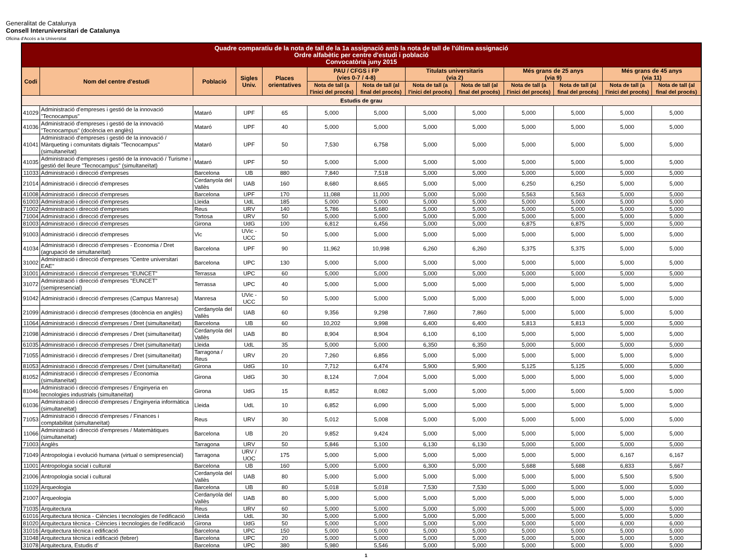Generalitat de Catalunya
Consell Interuniversitari de Catalunya
Oficina d'Accés a la Universitat
| Quadre comparatiu de la nota de tall de la 1a assignació amb la nota de tall de l'última assignació Ordre alfabètic per centre d'estudi i població Convocatòria juny 2015 | | | | | | | | | | | | |
| --- | --- | --- | --- | --- | --- | --- | --- | --- | --- | --- | --- | --- |
| Codi | Nom del centre d'estudi | Població | Sigles Univ. | Places orientatives | PAU / CFGS i FP (vies 0-7 / 4-8) | | Titulats universitaris (via 2) | | Més grans de 25 anys (via 9) | | Més grans de 45 anys (via 11) | |
| | | | | | Nota de tall (a l'inici del procés) | Nota de tall (al final del procés) | Nota de tall (a l'inici del procés) | Nota de tall (al final del procés) | Nota de tall (a l'inici del procés) | Nota de tall (al final del procés) | Nota de tall (a l'inici del procés) | Nota de tall (al final del procés) |
| Estudis de grau | | | | | | | | | | | | |
| 41029 | Administració d'empreses i gestió de la innovació "Tecnocampus" | Mataró | UPF | 65 | 5,000 | 5,000 | 5,000 | 5,000 | 5,000 | 5,000 | 5,000 | 5,000 |
| 41036 | Administració d'empreses i gestió de la innovació "Tecnocampus" (docència en anglès) | Mataró | UPF | 40 | 5,000 | 5,000 | 5,000 | 5,000 | 5,000 | 5,000 | 5,000 | 5,000 |
| 41041 | Administració d'empreses i gestió de la innovació / Màrqueting i comunitats digitals "Tecnocampus" (simultaneïtat) | Mataró | UPF | 50 | 7,530 | 6,758 | 5,000 | 5,000 | 5,000 | 5,000 | 5,000 | 5,000 |
| 41035 | Administració d'empreses i gestió de la innovació / Turisme i gestió del lleure "Tecnocampus" (simultaneïtat) | Mataró | UPF | 50 | 5,000 | 5,000 | 5,000 | 5,000 | 5,000 | 5,000 | 5,000 | 5,000 |
| 11033 | Administració i direcció d'empreses | Barcelona | UB | 880 | 7,840 | 7,518 | 5,000 | 5,000 | 5,000 | 5,000 | 5,000 | 5,000 |
| 21014 | Administració i direcció d'empreses | Cerdanyola del Vallès | UAB | 160 | 8,680 | 8,665 | 5,000 | 5,000 | 6,250 | 6,250 | 5,000 | 5,000 |
| 41008 | Administració i direcció d'empreses | Barcelona | UPF | 170 | 11,088 | 11,000 | 5,000 | 5,000 | 5,563 | 5,563 | 5,000 | 5,000 |
| 61003 | Administració i direcció d'empreses | Lleida | UdL | 185 | 5,000 | 5,000 | 5,000 | 5,000 | 5,000 | 5,000 | 5,000 | 5,000 |
| 71002 | Administració i direcció d'empreses | Reus | URV | 140 | 5,786 | 5,680 | 5,000 | 5,000 | 5,000 | 5,000 | 5,000 | 5,000 |
| 71004 | Administració i direcció d'empreses | Tortosa | URV | 50 | 5,000 | 5,000 | 5,000 | 5,000 | 5,000 | 5,000 | 5,000 | 5,000 |
| 81003 | Administració i direcció d'empreses | Girona | UdG | 100 | 6,812 | 6,456 | 5,000 | 5,000 | 6,875 | 6,875 | 5,000 | 5,000 |
| 91003 | Administració i direcció d'empreses | Vic | UVic - UCC | 50 | 5,000 | 5,000 | 5,000 | 5,000 | 5,000 | 5,000 | 5,000 | 5,000 |
| 41034 | Administració i direcció d'empreses - Economia / Dret (agrupació de simultaneïtat) | Barcelona | UPF | 90 | 11,962 | 10,998 | 6,260 | 6,260 | 5,375 | 5,375 | 5,000 | 5,000 |
| 31002 | Administració i direcció d'empreses "Centre universitari EAE" | Barcelona | UPC | 130 | 5,000 | 5,000 | 5,000 | 5,000 | 5,000 | 5,000 | 5,000 | 5,000 |
| 31001 | Administració i direcció d'empreses "EUNCET" | Terrassa | UPC | 60 | 5,000 | 5,000 | 5,000 | 5,000 | 5,000 | 5,000 | 5,000 | 5,000 |
| 31072 | Administració i direcció d'empreses "EUNCET" (semipresencial) | Terrassa | UPC | 40 | 5,000 | 5,000 | 5,000 | 5,000 | 5,000 | 5,000 | 5,000 | 5,000 |
| 91042 | Administració i direcció d'empreses (Campus Manresa) | Manresa | UVic - UCC | 50 | 5,000 | 5,000 | 5,000 | 5,000 | 5,000 | 5,000 | 5,000 | 5,000 |
| 21099 | Administració i direcció d'empreses (docència en anglès) | Cerdanyola del Vallès | UAB | 60 | 9,356 | 9,298 | 7,860 | 7,860 | 5,000 | 5,000 | 5,000 | 5,000 |
| 11064 | Administració i direcció d'empreses / Dret (simultaneïtat) | Barcelona | UB | 60 | 10,202 | 9,998 | 6,400 | 6,400 | 5,813 | 5,813 | 5,000 | 5,000 |
| 21098 | Administració i direcció d'empreses / Dret (simultaneïtat) | Cerdanyola del Vallès | UAB | 80 | 8,904 | 8,904 | 6,100 | 6,100 | 5,000 | 5,000 | 5,000 | 5,000 |
| 61035 | Administració i direcció d'empreses / Dret (simultaneïtat) | Lleida | UdL | 35 | 5,000 | 5,000 | 6,350 | 6,350 | 5,000 | 5,000 | 5,000 | 5,000 |
| 71055 | Administració i direcció d'empreses / Dret (simultaneïtat) | Tarragona / Reus | URV | 20 | 7,260 | 6,856 | 5,000 | 5,000 | 5,000 | 5,000 | 5,000 | 5,000 |
| 81053 | Administració i direcció d'empreses / Dret (simultaneïtat) | Girona | UdG | 10 | 7,712 | 6,474 | 5,900 | 5,900 | 5,125 | 5,125 | 5,000 | 5,000 |
| 81052 | Administració i direcció d'empreses / Economia (simultaneïtat) | Girona | UdG | 30 | 8,124 | 7,004 | 5,000 | 5,000 | 5,000 | 5,000 | 5,000 | 5,000 |
| 81046 | Administració i direcció d'empreses / Enginyeria en tecnologies industrials (simultaneïtat) | Girona | UdG | 15 | 8,852 | 8,082 | 5,000 | 5,000 | 5,000 | 5,000 | 5,000 | 5,000 |
| 61036 | Administració i direcció d'empreses / Enginyeria informàtica (simultaneïtat) | Lleida | UdL | 10 | 6,852 | 6,090 | 5,000 | 5,000 | 5,000 | 5,000 | 5,000 | 5,000 |
| 71053 | Administració i direcció d'empreses / Finances i comptabilitat (simultaneïtat) | Reus | URV | 30 | 5,012 | 5,008 | 5,000 | 5,000 | 5,000 | 5,000 | 5,000 | 5,000 |
| 11066 | Administració i direcció d'empreses / Matemàtiques (simultaneïtat) | Barcelona | UB | 20 | 9,852 | 9,424 | 5,000 | 5,000 | 5,000 | 5,000 | 5,000 | 5,000 |
| 71003 | Anglès | Tarragona | URV | 50 | 5,846 | 5,100 | 6,130 | 6,130 | 5,000 | 5,000 | 5,000 | 5,000 |
| 71049 | Antropologia i evolució humana (virtual o semipresencial) | Tarragona | URV / UOC | 175 | 5,000 | 5,000 | 5,000 | 5,000 | 5,000 | 5,000 | 6,167 | 6,167 |
| 11001 | Antropologia social i cultural | Barcelona | UB | 160 | 5,000 | 5,000 | 6,300 | 5,000 | 5,688 | 5,688 | 6,833 | 5,667 |
| 21006 | Antropologia social i cultural | Cerdanyola del Vallès | UAB | 80 | 5,000 | 5,000 | 5,000 | 5,000 | 5,000 | 5,000 | 5,500 | 5,500 |
| 11029 | Arqueologia | Barcelona | UB | 80 | 5,018 | 5,018 | 7,530 | 7,530 | 5,000 | 5,000 | 5,000 | 5,000 |
| 21007 | Arqueologia | Cerdanyola del Vallès | UAB | 80 | 5,000 | 5,000 | 5,000 | 5,000 | 5,000 | 5,000 | 5,000 | 5,000 |
| 71035 | Arquitectura | Reus | URV | 60 | 5,000 | 5,000 | 5,000 | 5,000 | 5,000 | 5,000 | 5,000 | 5,000 |
| 61016 | Arquitectura tècnica - Ciències i tecnologies de l'edificació | Lleida | UdL | 30 | 5,000 | 5,000 | 5,000 | 5,000 | 5,000 | 5,000 | 5,000 | 5,000 |
| 81020 | Arquitectura tècnica - Ciències i tecnologies de l'edificació | Girona | UdG | 50 | 5,000 | 5,000 | 5,000 | 5,000 | 5,000 | 5,000 | 6,000 | 6,000 |
| 31016 | Arquitectura tècnica i edificació | Barcelona | UPC | 150 | 5,000 | 5,000 | 5,000 | 5,000 | 5,000 | 5,000 | 5,000 | 5,000 |
| 31048 | Arquitectura tècnica i edificació (febrer) | Barcelona | UPC | 20 | 5,000 | 5,000 | 5,000 | 5,000 | 5,000 | 5,000 | 5,000 | 5,000 |
| 31078 | Arquitectura, Estudis d' | Barcelona | UPC | 380 | 5,980 | 5,546 | 5,000 | 5,000 | 5,000 | 5,000 | 5,000 | 5,000 |
1